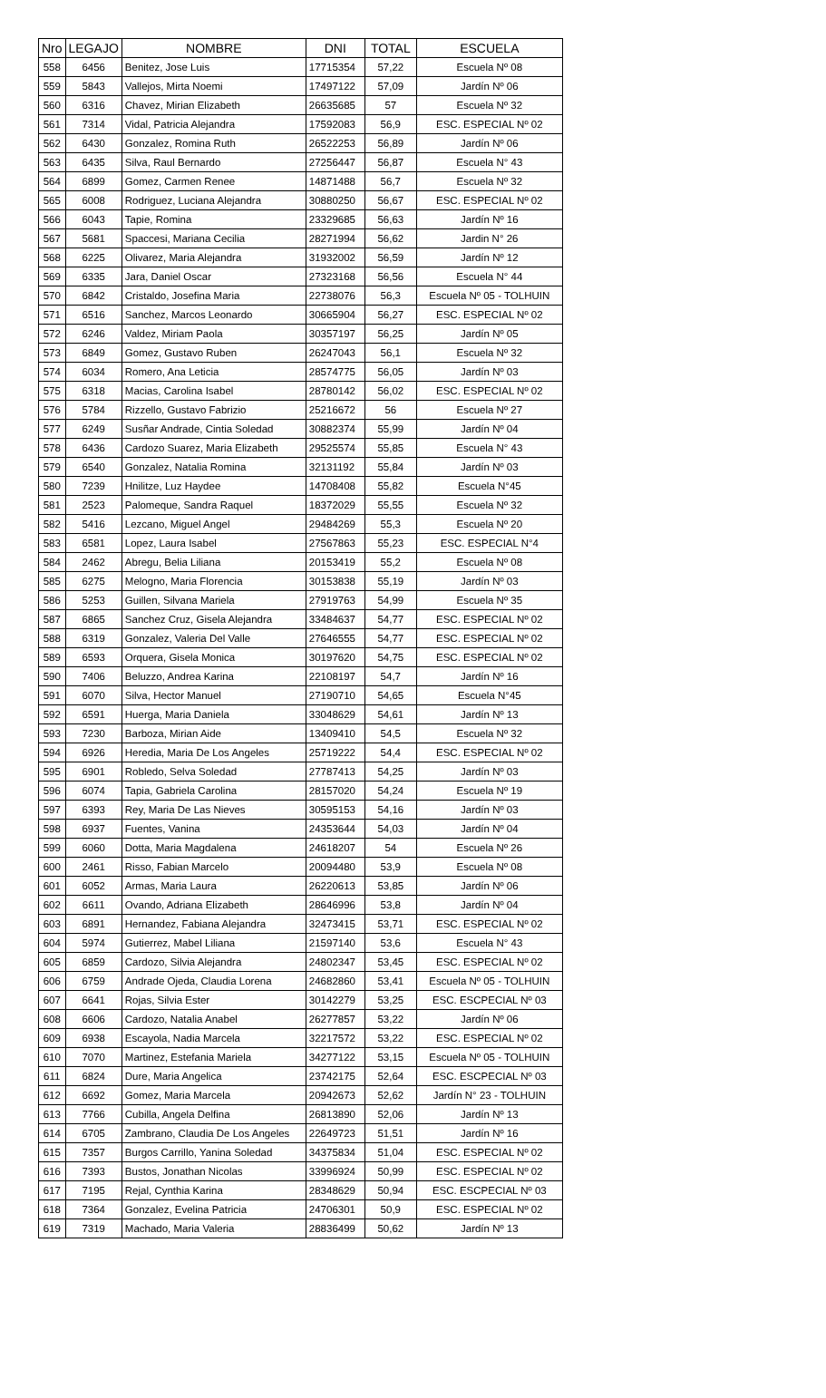| Nro | LEGAJO | NOMBRE | DNI | TOTAL | ESCUELA |
| --- | --- | --- | --- | --- | --- |
| 558 | 6456 | Benitez, Jose Luis | 17715354 | 57,22 | Escuela Nº 08 |
| 559 | 5843 | Vallejos, Mirta Noemi | 17497122 | 57,09 | Jardín Nº 06 |
| 560 | 6316 | Chavez, Mirian Elizabeth | 26635685 | 57 | Escuela Nº 32 |
| 561 | 7314 | Vidal, Patricia Alejandra | 17592083 | 56,9 | ESC. ESPECIAL Nº 02 |
| 562 | 6430 | Gonzalez, Romina Ruth | 26522253 | 56,89 | Jardín Nº 06 |
| 563 | 6435 | Silva, Raul Bernardo | 27256447 | 56,87 | Escuela N° 43 |
| 564 | 6899 | Gomez, Carmen Renee | 14871488 | 56,7 | Escuela Nº 32 |
| 565 | 6008 | Rodriguez, Luciana Alejandra | 30880250 | 56,67 | ESC. ESPECIAL Nº 02 |
| 566 | 6043 | Tapie, Romina | 23329685 | 56,63 | Jardín Nº 16 |
| 567 | 5681 | Spaccesi, Mariana Cecilia | 28271994 | 56,62 | Jardin N° 26 |
| 568 | 6225 | Olivarez, Maria Alejandra | 31932002 | 56,59 | Jardín Nº 12 |
| 569 | 6335 | Jara, Daniel Oscar | 27323168 | 56,56 | Escuela N° 44 |
| 570 | 6842 | Cristaldo, Josefina Maria | 22738076 | 56,3 | Escuela Nº 05 - TOLHUIN |
| 571 | 6516 | Sanchez, Marcos Leonardo | 30665904 | 56,27 | ESC. ESPECIAL Nº 02 |
| 572 | 6246 | Valdez, Miriam Paola | 30357197 | 56,25 | Jardín Nº 05 |
| 573 | 6849 | Gomez, Gustavo Ruben | 26247043 | 56,1 | Escuela Nº 32 |
| 574 | 6034 | Romero, Ana Leticia | 28574775 | 56,05 | Jardín Nº 03 |
| 575 | 6318 | Macias, Carolina Isabel | 28780142 | 56,02 | ESC. ESPECIAL Nº 02 |
| 576 | 5784 | Rizzello, Gustavo Fabrizio | 25216672 | 56 | Escuela Nº 27 |
| 577 | 6249 | Susñar Andrade, Cintia Soledad | 30882374 | 55,99 | Jardín Nº 04 |
| 578 | 6436 | Cardozo Suarez, Maria Elizabeth | 29525574 | 55,85 | Escuela N° 43 |
| 579 | 6540 | Gonzalez, Natalia Romina | 32131192 | 55,84 | Jardín Nº 03 |
| 580 | 7239 | Hnilitze, Luz Haydee | 14708408 | 55,82 | Escuela N°45 |
| 581 | 2523 | Palomeque, Sandra Raquel | 18372029 | 55,55 | Escuela Nº 32 |
| 582 | 5416 | Lezcano, Miguel Angel | 29484269 | 55,3 | Escuela Nº 20 |
| 583 | 6581 | Lopez, Laura Isabel | 27567863 | 55,23 | ESC. ESPECIAL N°4 |
| 584 | 2462 | Abregu, Belia Liliana | 20153419 | 55,2 | Escuela Nº 08 |
| 585 | 6275 | Melogno, Maria Florencia | 30153838 | 55,19 | Jardín Nº 03 |
| 586 | 5253 | Guillen, Silvana Mariela | 27919763 | 54,99 | Escuela Nº 35 |
| 587 | 6865 | Sanchez Cruz, Gisela Alejandra | 33484637 | 54,77 | ESC. ESPECIAL Nº 02 |
| 588 | 6319 | Gonzalez, Valeria Del Valle | 27646555 | 54,77 | ESC. ESPECIAL Nº 02 |
| 589 | 6593 | Orquera, Gisela Monica | 30197620 | 54,75 | ESC. ESPECIAL Nº 02 |
| 590 | 7406 | Beluzzo, Andrea Karina | 22108197 | 54,7 | Jardín Nº 16 |
| 591 | 6070 | Silva, Hector Manuel | 27190710 | 54,65 | Escuela N°45 |
| 592 | 6591 | Huerga, Maria Daniela | 33048629 | 54,61 | Jardín Nº 13 |
| 593 | 7230 | Barboza, Mirian Aide | 13409410 | 54,5 | Escuela Nº 32 |
| 594 | 6926 | Heredia, Maria De Los Angeles | 25719222 | 54,4 | ESC. ESPECIAL Nº 02 |
| 595 | 6901 | Robledo, Selva Soledad | 27787413 | 54,25 | Jardín Nº 03 |
| 596 | 6074 | Tapia, Gabriela Carolina | 28157020 | 54,24 | Escuela Nº 19 |
| 597 | 6393 | Rey, Maria De Las Nieves | 30595153 | 54,16 | Jardín Nº 03 |
| 598 | 6937 | Fuentes, Vanina | 24353644 | 54,03 | Jardín Nº 04 |
| 599 | 6060 | Dotta, Maria Magdalena | 24618207 | 54 | Escuela Nº 26 |
| 600 | 2461 | Risso, Fabian Marcelo | 20094480 | 53,9 | Escuela Nº 08 |
| 601 | 6052 | Armas, Maria Laura | 26220613 | 53,85 | Jardín Nº 06 |
| 602 | 6611 | Ovando, Adriana Elizabeth | 28646996 | 53,8 | Jardín Nº 04 |
| 603 | 6891 | Hernandez, Fabiana Alejandra | 32473415 | 53,71 | ESC. ESPECIAL Nº 02 |
| 604 | 5974 | Gutierrez, Mabel Liliana | 21597140 | 53,6 | Escuela N° 43 |
| 605 | 6859 | Cardozo, Silvia Alejandra | 24802347 | 53,45 | ESC. ESPECIAL Nº 02 |
| 606 | 6759 | Andrade Ojeda, Claudia Lorena | 24682860 | 53,41 | Escuela Nº 05 - TOLHUIN |
| 607 | 6641 | Rojas, Silvia Ester | 30142279 | 53,25 | ESC. ESCPECIAL Nº 03 |
| 608 | 6606 | Cardozo, Natalia Anabel | 26277857 | 53,22 | Jardín Nº 06 |
| 609 | 6938 | Escayola, Nadia Marcela | 32217572 | 53,22 | ESC. ESPECIAL Nº 02 |
| 610 | 7070 | Martinez, Estefania Mariela | 34277122 | 53,15 | Escuela Nº 05 - TOLHUIN |
| 611 | 6824 | Dure, Maria Angelica | 23742175 | 52,64 | ESC. ESCPECIAL Nº 03 |
| 612 | 6692 | Gomez, Maria Marcela | 20942673 | 52,62 | Jardín N° 23 - TOLHUIN |
| 613 | 7766 | Cubilla, Angela Delfina | 26813890 | 52,06 | Jardín Nº 13 |
| 614 | 6705 | Zambrano, Claudia De Los Angeles | 22649723 | 51,51 | Jardín Nº 16 |
| 615 | 7357 | Burgos Carrillo, Yanina Soledad | 34375834 | 51,04 | ESC. ESPECIAL Nº 02 |
| 616 | 7393 | Bustos, Jonathan Nicolas | 33996924 | 50,99 | ESC. ESPECIAL Nº 02 |
| 617 | 7195 | Rejal, Cynthia Karina | 28348629 | 50,94 | ESC. ESCPECIAL Nº 03 |
| 618 | 7364 | Gonzalez, Evelina Patricia | 24706301 | 50,9 | ESC. ESPECIAL Nº 02 |
| 619 | 7319 | Machado, Maria Valeria | 28836499 | 50,62 | Jardín Nº 13 |